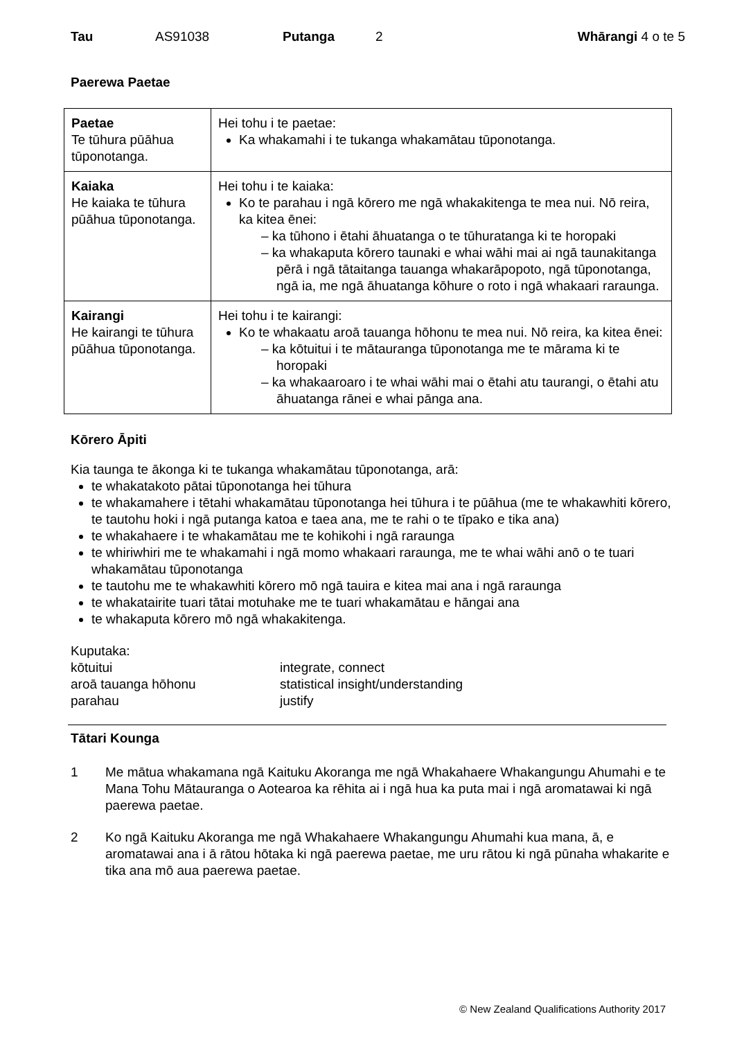Tau AS91038 Putanga 2 Whārangi 4 o te 5
Paerewa Paetae
| Paetae Te tūhura pūāhua tūponotanga. | Hei tohu i te paetae: Ka whakamahi i te tukanga whakamātau tūponotanga. |
| Kaiaka He kaiaka te tūhura pūāhua tūponotanga. | Hei tohu i te kaiaka: Ko te parahau i ngā kōrero me ngā whakakitenga te mea nui. Nō reira, ka kitea ēnei: – ka tūhono i ētahi āhuatanga o te tūhuratanga ki te horopaki – ka whakaputa kōrero taunaki e whai wāhi mai ai ngā taunakitanga pērā i ngā tātaitanga tauanga whakarāpopoto, ngā tūponotanga, ngā ia, me ngā āhuatanga kōhure o roto i ngā whakaari raraunga. |
| Kairangi He kairangi te tūhura pūāhua tūponotanga. | Hei tohu i te kairangi: Ko te whakaatu aroā tauanga hōhonu te mea nui. Nō reira, ka kitea ēnei: – ka kōtuitui i te mātauranga tūponotanga me te mārama ki te horopaki – ka whakaaroaro i te whai wāhi mai o ētahi atu taurangi, o ētahi atu āhuatanga rānei e whai pānga ana. |
Kōrero Āpiti
Kia taunga te ākonga ki te tukanga whakamātau tūponotanga, arā:
te whakatakoto pātai tūponotanga hei tūhura
te whakamahere i tētahi whakamātau tūponotanga hei tūhura i te pūāhua (me te whakawhiti kōrero, te tautohu hoki i ngā putanga katoa e taea ana, me te rahi o te tīpako e tika ana)
te whakahaere i te whakamātau me te kohikohi i ngā raraunga
te whiriwhiri me te whakamahi i ngā momo whakaari raraunga, me te whai wāhi anō o te tuari whakamātau tūponotanga
te tautohu me te whakawhiti kōrero mō ngā tauira e kitea mai ana i ngā raraunga
te whakatairite tuari tātai motuhake me te tuari whakamātau e hāngai ana
te whakaputa kōrero mō ngā whakakitenga.
Kuputaka:
kōtuitui integrate, connect aroā tauanga hōhonu statistical insight/understanding parahau justify
Tātari Kounga
1 Me mātua whakamana ngā Kaituku Akoranga me ngā Whakahaere Whakangungu Ahumahi e te Mana Tohu Mātauranga o Aotearoa ka rēhita ai i ngā hua ka puta mai i ngā aromatawai ki ngā paerewa paetae.
2 Ko ngā Kaituku Akoranga me ngā Whakahaere Whakangungu Ahumahi kua mana, ā, e aromatawai ana i ā rātou hōtaka ki ngā paerewa paetae, me uru rātou ki ngā pūnaha whakarite e tika ana mō aua paerewa paetae.
© New Zealand Qualifications Authority 2017